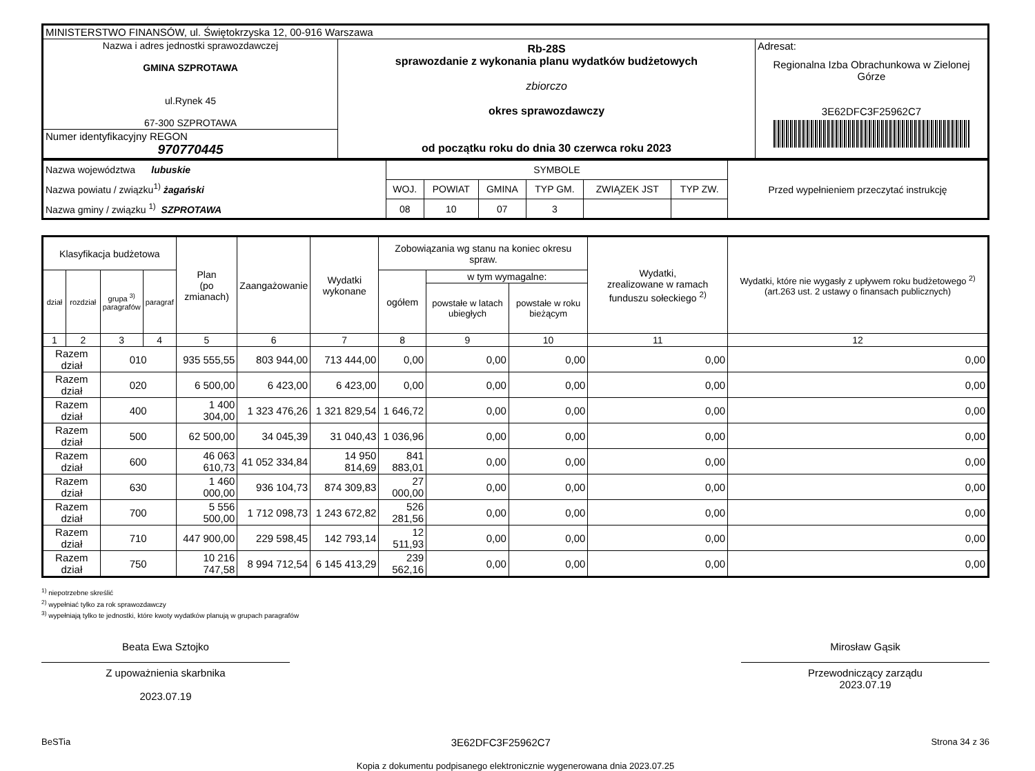| MINISTERSTWO FINANSÓW, ul. Świętokrzyska 12, 00-916 Warszawa | | |
| Nazwa i adres jednostki sprawozdawczej GMINA SZPROTAWA ul.Rynek 45 67-300 SZPROTAWA | Rb-28S sprawozdanie z wykonania planu wydatków budżetowych zbiorczo okres sprawozdawczy od początku roku do dnia 30 czerwca roku 2023 | Adresat: Regionalna Izba Obrachunkowa w Zielonej Górze 3E62DFC3F25962C7 |
| Numer identyfikacyjny REGON 970770445 | | |
| Nazwa województwa lubuskie Nazwa powiatu / związku<sup>1)</sup> żagański Nazwa gminy / związku <sup>1)</sup> SZPROTAWA | SYMBOLE | | | | | | Przed wypełnieniem przeczytać instrukcję |
| | WOJ. | POWIAT | GMINA | TYP GM. | ZWIĄZEK JST | TYP ZW. | |
| | 08 | 10 | 07 | 3 | | | |
| Klasyfikacja budżetowa | | | | Plan (po zmianach) | Zaangażowanie | Wydatki wykonane | Zobowiązania wg stanu na koniec okresu spraw. | | | Wydatki, zrealizowane w ramach funduszu sołeckiego <sup>2)</sup> | Wydatki, które nie wygasły z upływem roku budżetowego <sup>2)</sup> (art.263 ust. 2 ustawy o finansach publicznych) |
| --- | --- | --- | --- | --- | --- | --- | --- | --- | --- | --- | --- |
| dział | rozdział | grupa <sup>3)</sup> paragrafów | paragraf | | | | ogółem | w tym wymagalne: | | | |
| | | | | | | | | powstałe w latach ubiegłych | powstałe w roku bieżącym | | |
| 1 | 2 | 3 | 4 | 5 | 6 | 7 | 8 | 9 | 10 | 11 | 12 |
| Razem dział | | 010 | | 935 555,55 | 803 944,00 | 713 444,00 | 0,00 | 0,00 | 0,00 | 0,00 | 0,00 |
| Razem dział | | 020 | | 6 500,00 | 6 423,00 | 6 423,00 | 0,00 | 0,00 | 0,00 | 0,00 | 0,00 |
| Razem dział | | 400 | | 1 400 304,00 | 1 323 476,26 | 1 321 829,54 | 1 646,72 | 0,00 | 0,00 | 0,00 | 0,00 |
| Razem dział | | 500 | | 62 500,00 | 34 045,39 | 31 040,43 | 1 036,96 | 0,00 | 0,00 | 0,00 | 0,00 |
| Razem dział | | 600 | | 46 063 610,73 | 41 052 334,84 | 14 950 814,69 | 841 883,01 | 0,00 | 0,00 | 0,00 | 0,00 |
| Razem dział | | 630 | | 1 460 000,00 | 936 104,73 | 874 309,83 | 27 000,00 | 0,00 | 0,00 | 0,00 | 0,00 |
| Razem dział | | 700 | | 5 556 500,00 | 1 712 098,73 | 1 243 672,82 | 526 281,56 | 0,00 | 0,00 | 0,00 | 0,00 |
| Razem dział | | 710 | | 447 900,00 | 229 598,45 | 142 793,14 | 12 511,93 | 0,00 | 0,00 | 0,00 | 0,00 |
| Razem dział | | 750 | | 10 216 747,58 | 8 994 712,54 | 6 145 413,29 | 239 562,16 | 0,00 | 0,00 | 0,00 | 0,00 |
<sup>1)</sup> niepotrzebne skreślić
<sup>2)</sup> wypełniać tylko za rok sprawozdawczy
<sup>3)</sup> wypełniają tylko te jednostki, które kwoty wydatków planują w grupach paragrafów
Beata Ewa Sztojko
Z upoważnienia skarbnika
2023.07.19
Mirosław Gąsik
Przewodniczący zarządu
2023.07.19
BeSTia 3E62DFC3F25962C7 Strona 34 z 36
Kopia z dokumentu podpisanego elektronicznie wygenerowana dnia 2023.07.25